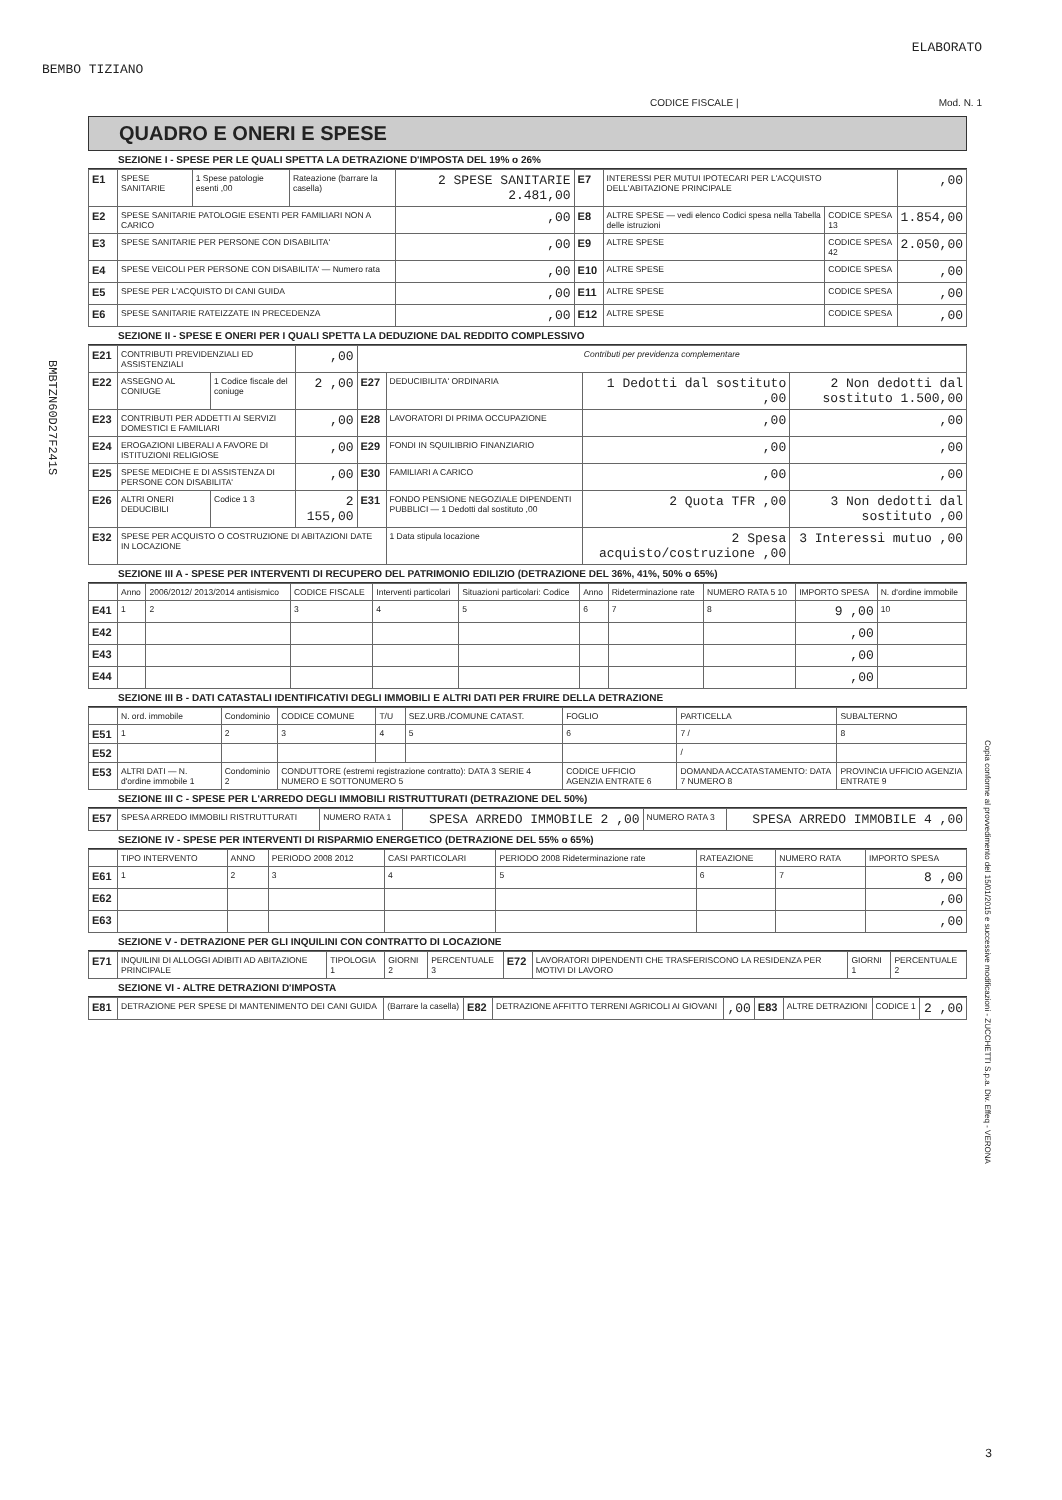BEMBO TIZIANO
ELABORATO
CODICE FISCALE | Mod. N. 1
BMBTZN60D27F241S
QUADRO E ONERI E SPESE
SEZIONE I - SPESE PER LE QUALI SPETTA LA DETRAZIONE D'IMPOSTA DEL 19% o 26%
| E1 | SPESE SANITARIE | 1 Spese patologie esenti ,00 | Rateazione (barrare la casella) | 2 SPESE SANITARIE 2.481,00 | E7 | INTERESSI PER MUTUI IPOTECARI PER L'ACQUISTO DELL'ABITAZIONE PRINCIPALE | | ,00 |
| E2 | SPESE SANITARIE PATOLOGIE ESENTI PER FAMILIARI NON A CARICO | | | ,00 | E8 | ALTRE SPESE — vedi elenco Codici spesa nella Tabella delle istruzioni | CODICE SPESA 13 | 1.854,00 |
| E3 | SPESE SANITARIE PER PERSONE CON DISABILITA' | | | ,00 | E9 | ALTRE SPESE | CODICE SPESA 42 | 2.050,00 |
| E4 | SPESE VEICOLI PER PERSONE CON DISABILITA' — Numero rata | | | ,00 | E10 | ALTRE SPESE | CODICE SPESA | ,00 |
| E5 | SPESE PER L'ACQUISTO DI CANI GUIDA | | | ,00 | E11 | ALTRE SPESE | CODICE SPESA | ,00 |
| E6 | SPESE SANITARIE RATEIZZATE IN PRECEDENZA | | | ,00 | E12 | ALTRE SPESE | CODICE SPESA | ,00 |
SEZIONE II - SPESE E ONERI PER I QUALI SPETTA LA DEDUZIONE DAL REDDITO COMPLESSIVO
| E21 | CONTRIBUTI PREVIDENZIALI ED ASSISTENZIALI | | ,00 | Contributi per previdenza complementare | | | |
| E22 | ASSEGNO AL CONIUGE | 1 Codice fiscale del coniuge | 2 ,00 | E27 | DEDUCIBILITA' ORDINARIA | 1 Dedotti dal sostituto ,00 | 2 Non dedotti dal sostituto 1.500,00 |
| E23 | CONTRIBUTI PER ADDETTI AI SERVIZI DOMESTICI E FAMILIARI | | ,00 | E28 | LAVORATORI DI PRIMA OCCUPAZIONE | ,00 | ,00 |
| E24 | EROGAZIONI LIBERALI A FAVORE DI ISTITUZIONI RELIGIOSE | | ,00 | E29 | FONDI IN SQUILIBRIO FINANZIARIO | ,00 | ,00 |
| E25 | SPESE MEDICHE E DI ASSISTENZA DI PERSONE CON DISABILITA' | | ,00 | E30 | FAMILIARI A CARICO | ,00 | ,00 |
| E26 | ALTRI ONERI DEDUCIBILI | Codice 1 3 | 2 155,00 | E31 | FONDO PENSIONE NEGOZIALE DIPENDENTI PUBBLICI — 1 Dedotti dal sostituto ,00 | 2 Quota TFR ,00 | 3 Non dedotti dal sostituto ,00 |
| E32 | SPESE PER ACQUISTO O COSTRUZIONE DI ABITAZIONI DATE IN LOCAZIONE | | | | 1 Data stipula locazione | 2 Spesa acquisto/costruzione ,00 | 3 Interessi mutuo ,00 |
SEZIONE III A - SPESE PER INTERVENTI DI RECUPERO DEL PATRIMONIO EDILIZIO (DETRAZIONE DEL 36%, 41%, 50% o 65%)
| | Anno | 2006/2012/ 2013/2014 antisismico | CODICE FISCALE | Interventi particolari | Situazioni particolari: Codice | Anno | Rideterminazione rate | NUMERO RATA 5 10 | IMPORTO SPESA | N. d'ordine immobile |
| E41 | 1 | 2 | 3 | 4 | 5 | 6 | 7 | 8 | 9 ,00 | 10 |
| E42 | | | | | | | | | ,00 | |
| E43 | | | | | | | | | ,00 | |
| E44 | | | | | | | | | ,00 | |
SEZIONE III B - DATI CATASTALI IDENTIFICATIVI DEGLI IMMOBILI E ALTRI DATI PER FRUIRE DELLA DETRAZIONE
| | N. ord. immobile | Condominio | CODICE COMUNE | T/U | SEZ.URB./COMUNE CATAST. | FOGLIO | PARTICELLA | SUBALTERNO |
| E51 | 1 | 2 | 3 | 4 | 5 | 6 | 7 / | 8 |
| E52 | | | | | | | / | |
| E53 | ALTRI DATI — N. d'ordine immobile 1 | Condominio 2 | CONDUTTORE (estremi registrazione contratto): DATA 3 SERIE 4 NUMERO E SOTTONUMERO 5 | | | CODICE UFFICIO AGENZIA ENTRATE 6 | DOMANDA ACCATASTAMENTO: DATA 7 NUMERO 8 | PROVINCIA UFFICIO AGENZIA ENTRATE 9 |
SEZIONE III C - SPESE PER L'ARREDO DEGLI IMMOBILI RISTRUTTURATI (DETRAZIONE DEL 50%)
| E57 | SPESA ARREDO IMMOBILI RISTRUTTURATI | NUMERO RATA 1 | SPESA ARREDO IMMOBILE 2 ,00 | NUMERO RATA 3 | SPESA ARREDO IMMOBILE 4 ,00 |
SEZIONE IV - SPESE PER INTERVENTI DI RISPARMIO ENERGETICO (DETRAZIONE DEL 55% o 65%)
| | TIPO INTERVENTO | ANNO | PERIODO 2008 2012 | CASI PARTICOLARI | PERIODO 2008 Rideterminazione rate | RATEAZIONE | NUMERO RATA | IMPORTO SPESA |
| E61 | 1 | 2 | 3 | 4 | 5 | 6 | 7 | 8 ,00 |
| E62 | | | | | | | | ,00 |
| E63 | | | | | | | | ,00 |
SEZIONE V - DETRAZIONE PER GLI INQUILINI CON CONTRATTO DI LOCAZIONE
| E71 | INQUILINI DI ALLOGGI ADIBITI AD ABITAZIONE PRINCIPALE | TIPOLOGIA 1 | GIORNI 2 | PERCENTUALE 3 | E72 | LAVORATORI DIPENDENTI CHE TRASFERISCONO LA RESIDENZA PER MOTIVI DI LAVORO | GIORNI 1 | PERCENTUALE 2 |
SEZIONE VI - ALTRE DETRAZIONI D'IMPOSTA
| E81 | DETRAZIONE PER SPESE DI MANTENIMENTO DEI CANI GUIDA | (Barrare la casella) | E82 | DETRAZIONE AFFITTO TERRENI AGRICOLI AI GIOVANI | ,00 | E83 | ALTRE DETRAZIONI | CODICE 1 | 2 ,00 |
Copia conforme al provvedimento del 15/01/2015 e successive modificazioni - ZUCCHETTI S.p.a. Div. Effeq - VERONA
3